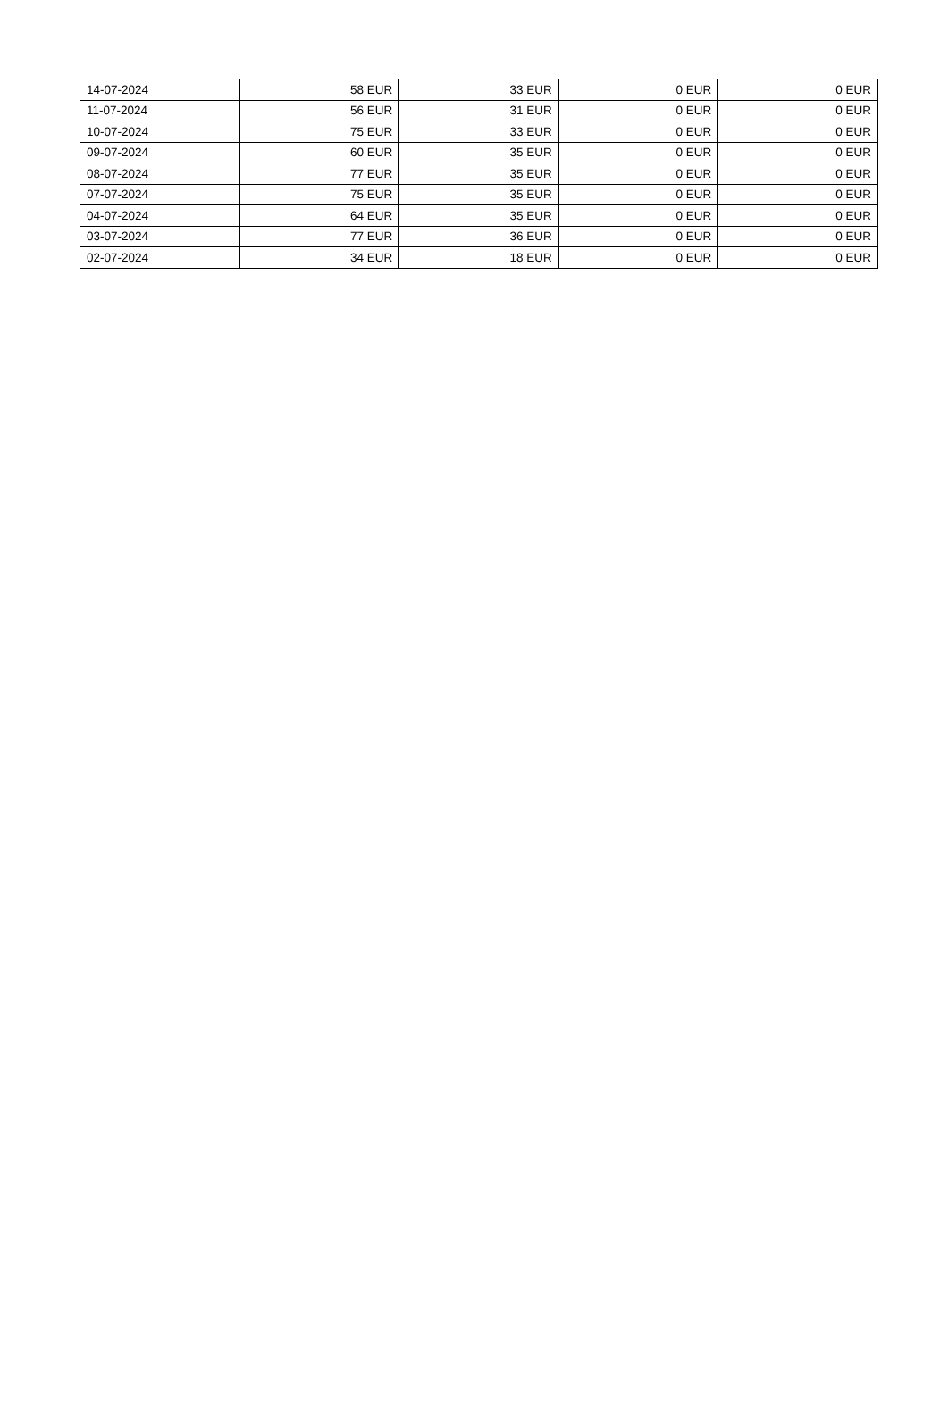| 14-07-2024 | 58 EUR | 33 EUR | 0 EUR | 0 EUR |
| 11-07-2024 | 56 EUR | 31 EUR | 0 EUR | 0 EUR |
| 10-07-2024 | 75 EUR | 33 EUR | 0 EUR | 0 EUR |
| 09-07-2024 | 60 EUR | 35 EUR | 0 EUR | 0 EUR |
| 08-07-2024 | 77 EUR | 35 EUR | 0 EUR | 0 EUR |
| 07-07-2024 | 75 EUR | 35 EUR | 0 EUR | 0 EUR |
| 04-07-2024 | 64 EUR | 35 EUR | 0 EUR | 0 EUR |
| 03-07-2024 | 77 EUR | 36 EUR | 0 EUR | 0 EUR |
| 02-07-2024 | 34 EUR | 18 EUR | 0 EUR | 0 EUR |